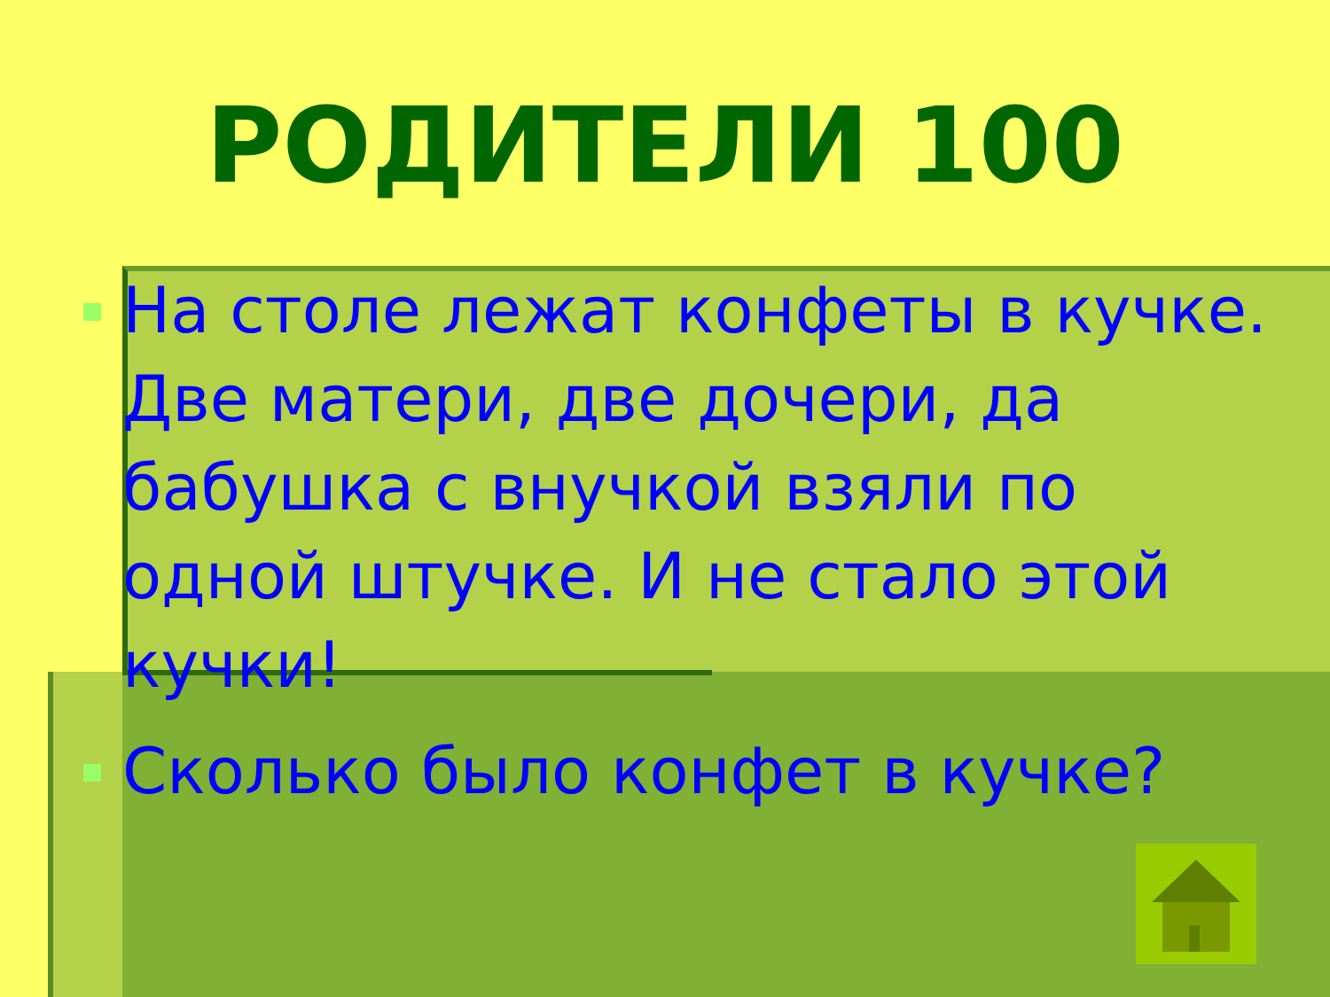РОДИТЕЛИ 100
На столе лежат конфеты в кучке. Две матери, две дочери, да бабушка с внучкой взяли по одной штучке. И не стало этой кучки!
Сколько было конфет в кучке?